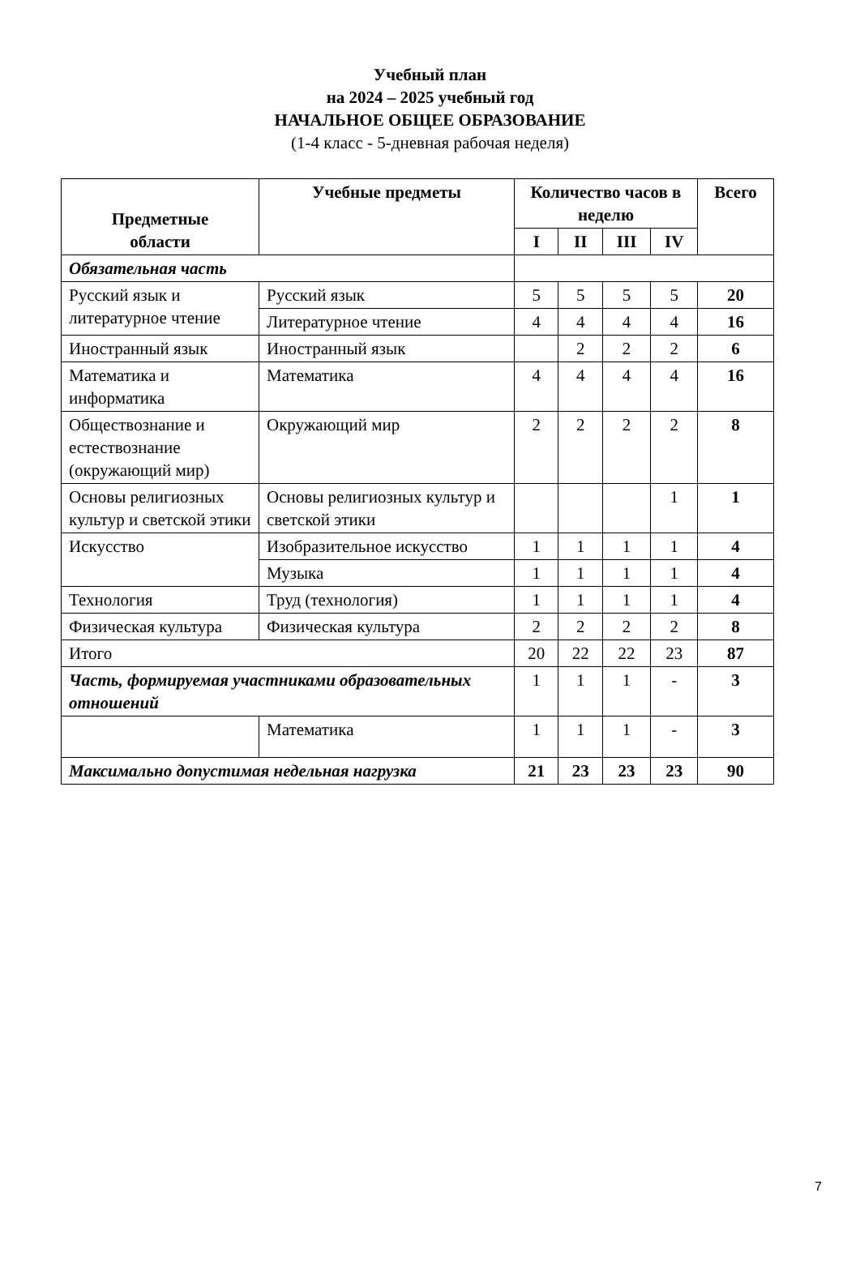Учебный план
на 2024 – 2025 учебный год
НАЧАЛЬНОЕ ОБЩЕЕ ОБРАЗОВАНИЕ
(1-4 класс - 5-дневная рабочая неделя)
| Предметные области | Учебные предметы | | Количество часов в неделю | | | | Всего |
| --- | --- | --- | --- | --- | --- | --- | --- |
| | | | I | II | III | IV | |
| Обязательная часть | | | | | | | |
| Русский язык и литературное чтение | Русский язык | | 5 | 5 | 5 | 5 | 20 |
| | Литературное чтение | | 4 | 4 | 4 | 4 | 16 |
| Иностранный язык | Иностранный язык | | | 2 | 2 | 2 | 6 |
| Математика и информатика | Математика | | 4 | 4 | 4 | 4 | 16 |
| Обществознание и естествознание (окружающий мир) | Окружающий мир | | 2 | 2 | 2 | 2 | 8 |
| Основы религиозных культур и светской этики | Основы религиозных культур и светской этики | | | | | 1 | 1 |
| Искусство | Изобразительное искусство | | 1 | 1 | 1 | 1 | 4 |
| | Музыка | | 1 | 1 | 1 | 1 | 4 |
| Технология | Труд (технология) | | 1 | 1 | 1 | 1 | 4 |
| Физическая культура | Физическая культура | | 2 | 2 | 2 | 2 | 8 |
| Итого | | | 20 | 22 | 22 | 23 | 87 |
| Часть, формируемая участниками образовательных отношений | | | 1 | 1 | 1 | - | 3 |
| | | Математика | 1 | 1 | 1 | - | 3 |
| Максимально допустимая недельная нагрузка | | | 21 | 23 | 23 | 23 | 90 |
7